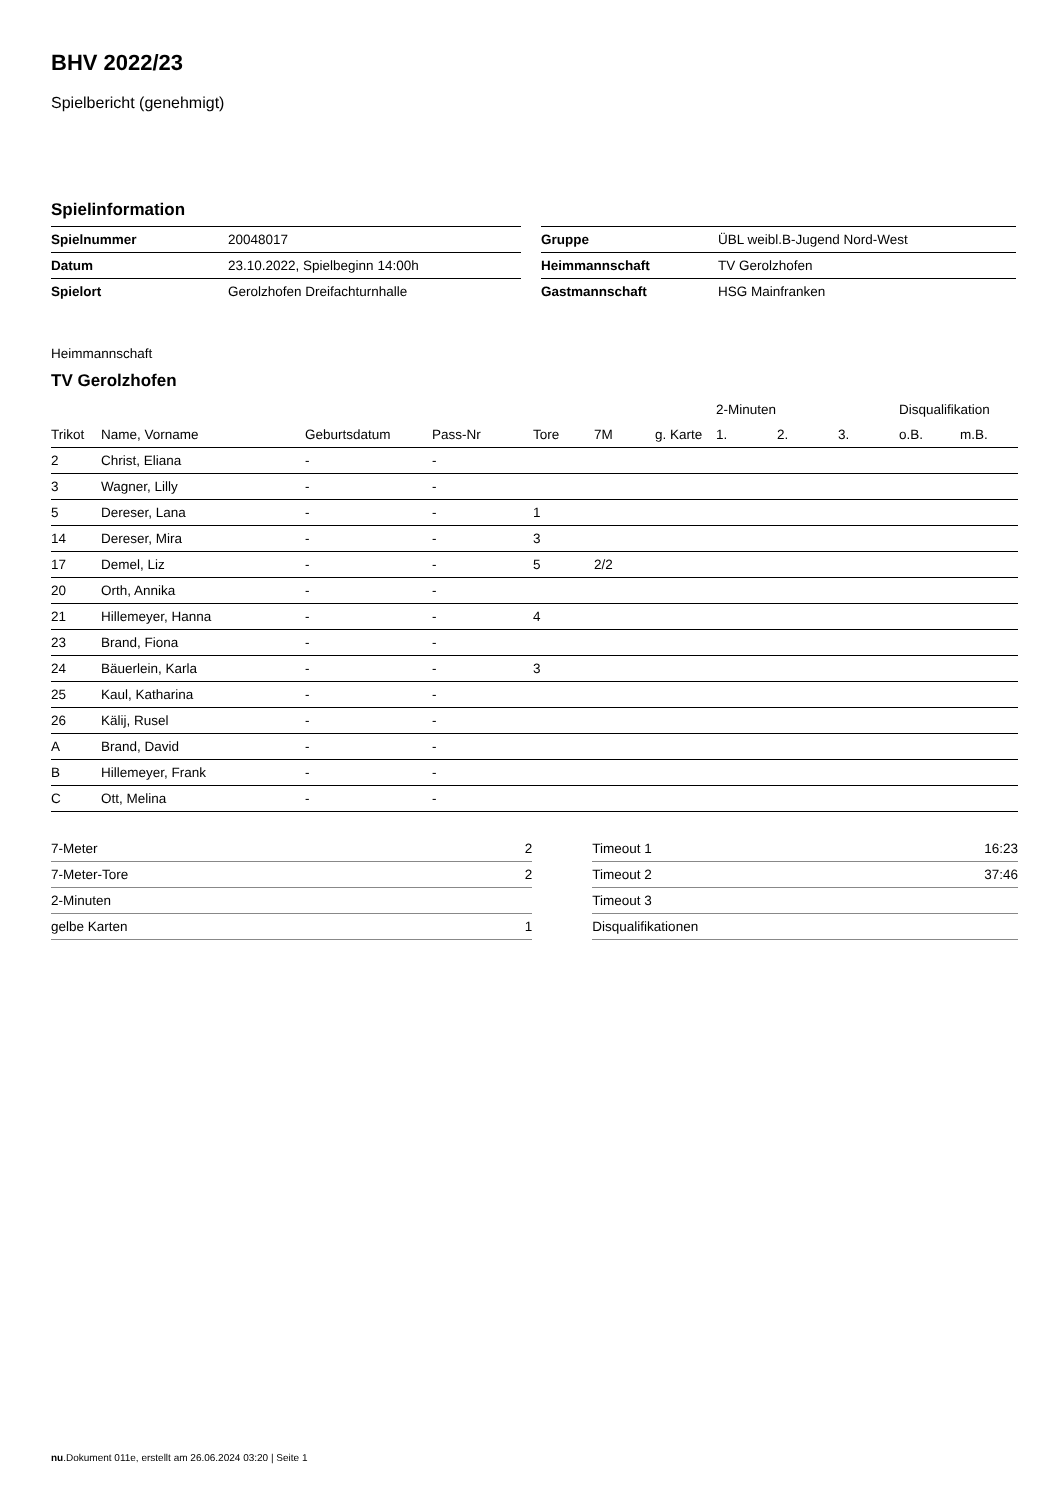BHV 2022/23
Spielbericht (genehmigt)
Spielinformation
| Spielnummer | 20048017 |
| Datum | 23.10.2022, Spielbeginn 14:00h |
| Spielort | Gerolzhofen Dreifachturnhalle |
| Gruppe | ÜBL weibl.B-Jugend Nord-West |
| Heimmannschaft | TV Gerolzhofen |
| Gastmannschaft | HSG Mainfranken |
Heimmannschaft
TV Gerolzhofen
| | | | | | | | 2-Minuten | | | Disqualifikation | |
| --- | --- | --- | --- | --- | --- | --- | --- | --- | --- | --- | --- |
| Trikot | Name, Vorname | Geburtsdatum | Pass-Nr | Tore | 7M | g. Karte | 1. | 2. | 3. | o.B. | m.B. |
| 2 | Christ, Eliana | - | - | | | | | | | | |
| 3 | Wagner, Lilly | - | - | | | | | | | | |
| 5 | Dereser, Lana | - | - | 1 | | | | | | | |
| 14 | Dereser, Mira | - | - | 3 | | | | | | | |
| 17 | Demel, Liz | - | - | 5 | 2/2 | | | | | | |
| 20 | Orth, Annika | - | - | | | | | | | | |
| 21 | Hillemeyer, Hanna | - | - | 4 | | | | | | | |
| 23 | Brand, Fiona | - | - | | | | | | | | |
| 24 | Bäuerlein, Karla | - | - | 3 | | | | | | | |
| 25 | Kaul, Katharina | - | - | | | | | | | | |
| 26 | Kälij, Rusel | - | - | | | | | | | | |
| A | Brand, David | - | - | | | | | | | | |
| B | Hillemeyer, Frank | - | - | | | | | | | | |
| C | Ott, Melina | - | - | | | | | | | | |
| 7-Meter | 2 |
| 7-Meter-Tore | 2 |
| 2-Minuten | |
| gelbe Karten | 1 |
| Timeout 1 | 16:23 |
| Timeout 2 | 37:46 |
| Timeout 3 | |
| Disqualifikationen | |
nu.Dokument 011e, erstellt am 26.06.2024 03:20 | Seite 1